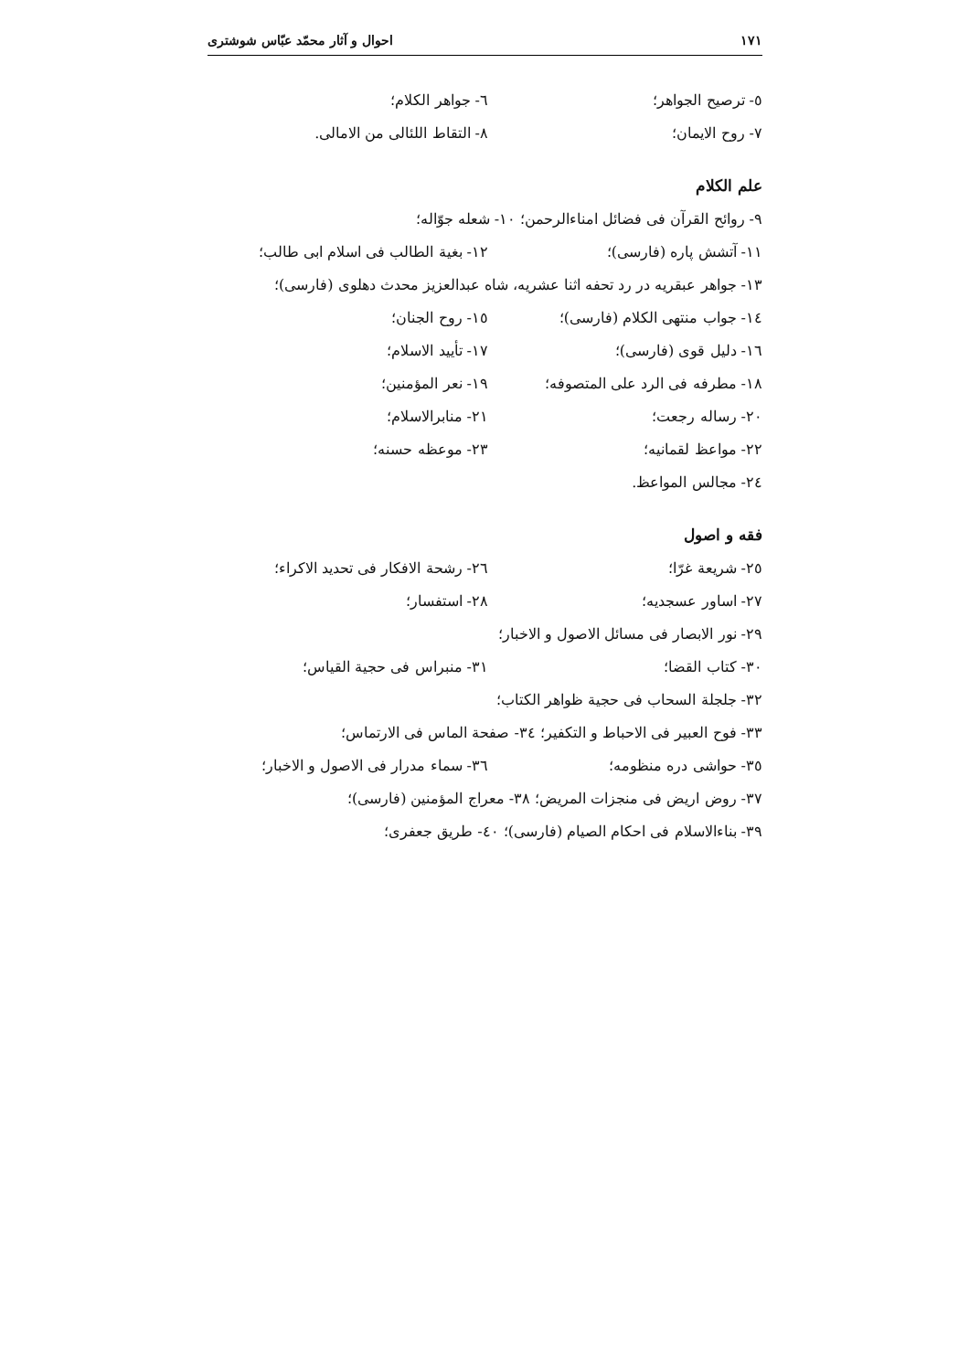۱۷۱ احوال و آثار محمّد عبّاس شوشتری
٥- ترصیح الجواهر؛ ٦- جواهر الکلام؛
٧- روح الایمان؛ ٨- التقاط اللئالی من الامالی.
علم الکلام
٩- روائح القرآن فی فضائل امناءالرحمن؛ ١٠- شعله جوّاله؛
١١- آتشش پاره (فارسی)؛ ١٢- بغیة الطالب فی اسلام ابی طالب؛
١٣- جواهر عبقریه در رد تحفه اثنا عشریه، شاه عبدالعزیز محدث دهلوی (فارسی)؛
١٤- جواب منتهی الکلام (فارسی)؛ ١٥- روح الجنان؛
١٦- دلیل قوی (فارسی)؛ ١٧- تأیید الاسلام؛
١٨- مطرفه فی الرد علی المتصوفه؛ ١٩- نعر المؤمنین؛
٢٠- رساله رجعت؛ ٢١- منابرالاسلام؛
٢٢- مواعظ لقمانیه؛ ٢٣- موعظه حسنه؛
٢٤- مجالس المواعظ.
فقه و اصول
٢٥- شریعة غرّا؛ ٢٦- رشحة الافکار فی تحدید الاکراء؛
٢٧- اساور عسجدیه؛ ٢٨- استفسار؛
٢٩- نور الابصار فی مسائل الاصول و الاخبار؛
٣٠- کتاب القضا؛ ٣١- منبراس فی حجیة القیاس؛
٣٢- جلجلة السحاب فی حجیة ظواهر الکتاب؛
٣٣- فوح العبیر فی الاحباط و التکفیر؛ ٣٤- صفحة الماس فی الارتماس؛
٣٥- حواشی دره منظومه؛ ٣٦- سماء مدرار فی الاصول و الاخبار؛
٣٧- روض اریض فی منجزات المریض؛ ٣٨- معراج المؤمنین (فارسی)؛
٣٩- بناءالاسلام فی احکام الصیام (فارسی)؛ ٤٠- طریق جعفری؛